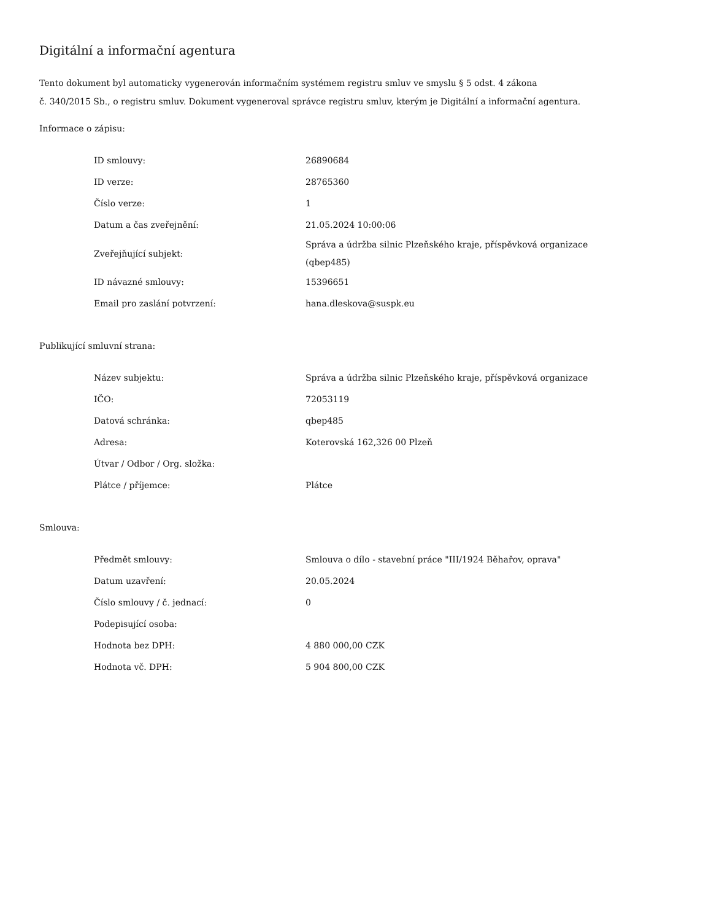Digitální a informační agentura
Tento dokument byl automaticky vygenerován informačním systémem registru smluv ve smyslu § 5 odst. 4 zákona
č. 340/2015 Sb., o registru smluv. Dokument vygeneroval správce registru smluv, kterým je Digitální a informační agentura.
Informace o zápisu:
| ID smlouvy: | 26890684 |
| ID verze: | 28765360 |
| Číslo verze: | 1 |
| Datum a čas zveřejnění: | 21.05.2024 10:00:06 |
| Zveřejňující subjekt: | Správa a údržba silnic Plzeňského kraje, příspěvková organizace (qbep485) |
| ID návazné smlouvy: | 15396651 |
| Email pro zaslání potvrzení: | hana.dleskova@suspk.eu |
Publikující smluvní strana:
| Název subjektu: | Správa a údržba silnic Plzeňského kraje, příspěvková organizace |
| IČO: | 72053119 |
| Datová schránka: | qbep485 |
| Adresa: | Koterovská 162,326 00 Plzeň |
| Útvar / Odbor / Org. složka: | |
| Plátce / příjemce: | Plátce |
Smlouva:
| Předmět smlouvy: | Smlouva o dílo - stavební práce "III/1924 Běhařov, oprava" |
| Datum uzavření: | 20.05.2024 |
| Číslo smlouvy / č. jednací: | 0 |
| Podepisující osoba: | |
| Hodnota bez DPH: | 4 880 000,00 CZK |
| Hodnota vč. DPH: | 5 904 800,00 CZK |